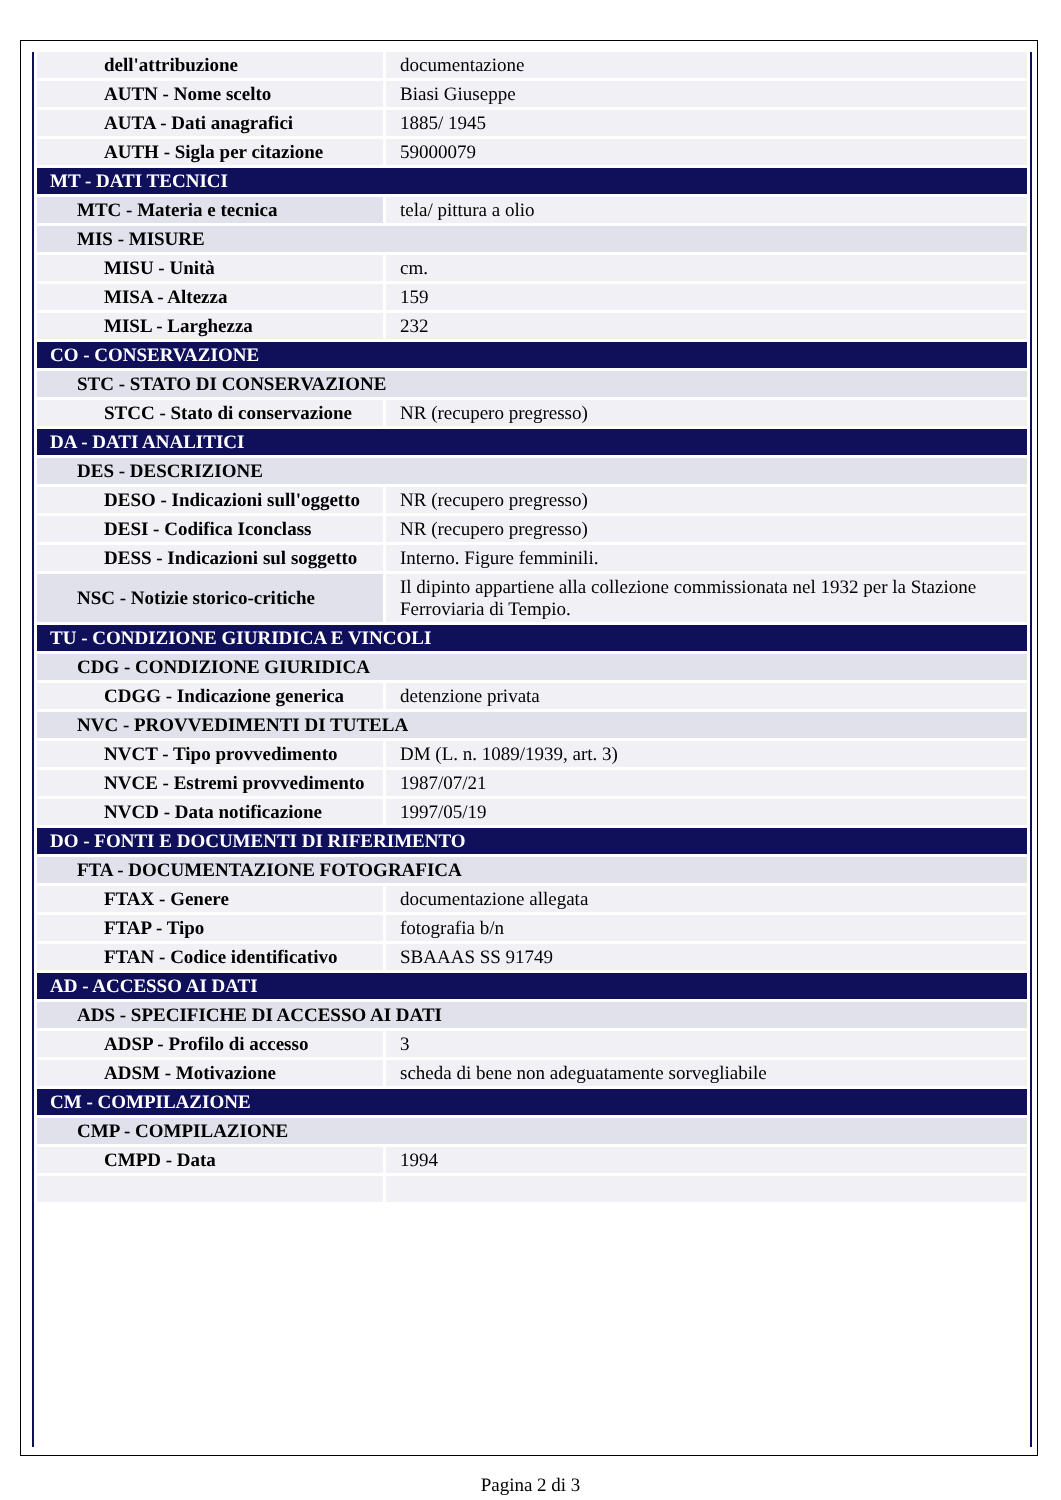| dell'attribuzione | documentazione |
| AUTN - Nome scelto | Biasi Giuseppe |
| AUTA - Dati anagrafici | 1885/ 1945 |
| AUTH - Sigla per citazione | 59000079 |
| MT - DATI TECNICI | |
| MTC - Materia e tecnica | tela/ pittura a olio |
| MIS - MISURE | |
| MISU - Unità | cm. |
| MISA - Altezza | 159 |
| MISL - Larghezza | 232 |
| CO - CONSERVAZIONE | |
| STC - STATO DI CONSERVAZIONE | |
| STCC - Stato di conservazione | NR (recupero pregresso) |
| DA - DATI ANALITICI | |
| DES - DESCRIZIONE | |
| DESO - Indicazioni sull'oggetto | NR (recupero pregresso) |
| DESI - Codifica Iconclass | NR (recupero pregresso) |
| DESS - Indicazioni sul soggetto | Interno. Figure femminili. |
| NSC - Notizie storico-critiche | Il dipinto appartiene alla collezione commissionata nel 1932 per la Stazione Ferroviaria di Tempio. |
| TU - CONDIZIONE GIURIDICA E VINCOLI | |
| CDG - CONDIZIONE GIURIDICA | |
| CDGG - Indicazione generica | detenzione privata |
| NVC - PROVVEDIMENTI DI TUTELA | |
| NVCT - Tipo provvedimento | DM (L. n. 1089/1939, art. 3) |
| NVCE - Estremi provvedimento | 1987/07/21 |
| NVCD - Data notificazione | 1997/05/19 |
| DO - FONTI E DOCUMENTI DI RIFERIMENTO | |
| FTA - DOCUMENTAZIONE FOTOGRAFICA | |
| FTAX - Genere | documentazione allegata |
| FTAP - Tipo | fotografia b/n |
| FTAN - Codice identificativo | SBAAAS SS 91749 |
| AD - ACCESSO AI DATI | |
| ADS - SPECIFICHE DI ACCESSO AI DATI | |
| ADSP - Profilo di accesso | 3 |
| ADSM - Motivazione | scheda di bene non adeguatamente sorvegliabile |
| CM - COMPILAZIONE | |
| CMP - COMPILAZIONE | |
| CMPD - Data | 1994 |
Pagina 2 di 3